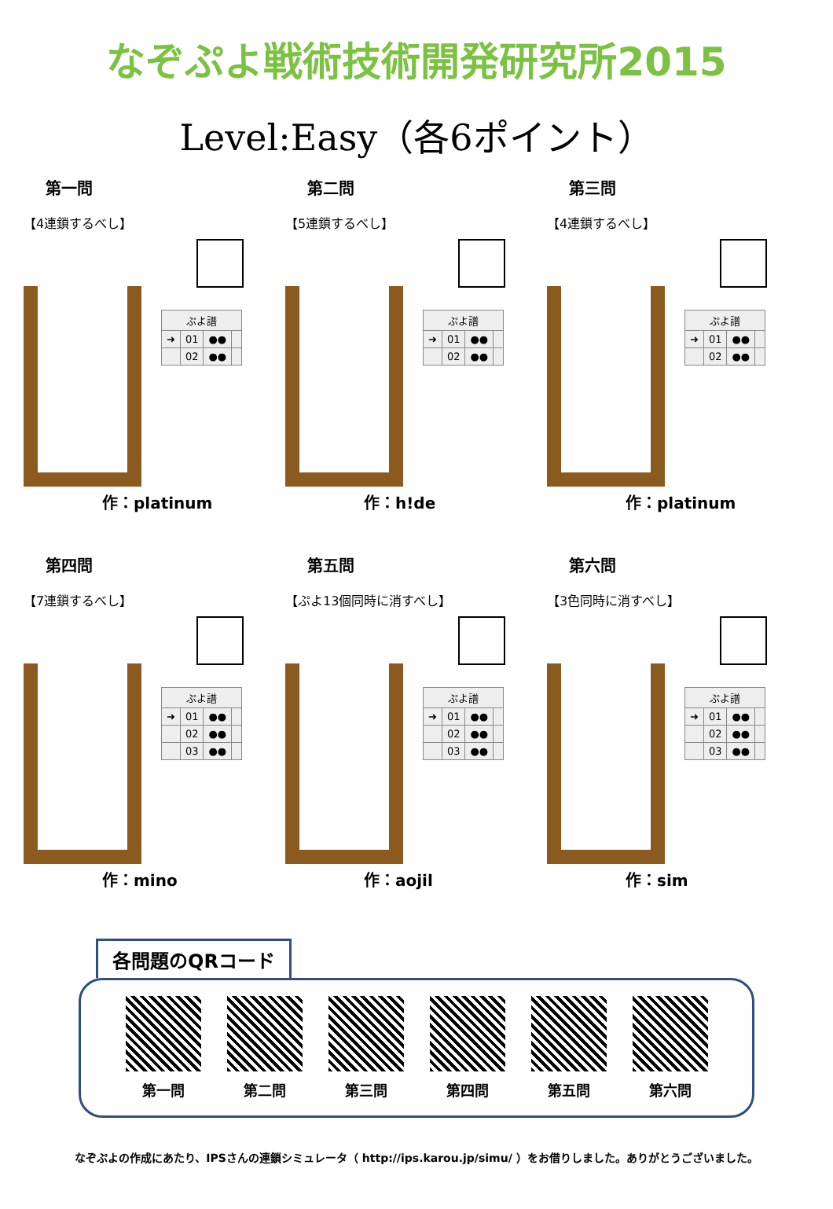なぞぷよ戦術技術開発研究所2015
Level:Easy（各6ポイント）
第一問
【4連鎖するべし】
| ぷよ譜 | | | |
| --- | --- | --- | --- |
| ➜ | 01 | ●● | |
| | 02 | ●● | |
作：platinum
第二問
【5連鎖するべし】
| ぷよ譜 | | | |
| --- | --- | --- | --- |
| ➜ | 01 | ●● | |
| | 02 | ●● | |
作：h!de
第三問
【4連鎖するべし】
| ぷよ譜 | | | |
| --- | --- | --- | --- |
| ➜ | 01 | ●● | |
| | 02 | ●● | |
作：platinum
第四問
【7連鎖するべし】
| ぷよ譜 | | | |
| --- | --- | --- | --- |
| ➜ | 01 | ●● | |
| | 02 | ●● | |
| | 03 | ●● | |
作：mino
第五問
【ぷよ13個同時に消すべし】
| ぷよ譜 | | | |
| --- | --- | --- | --- |
| ➜ | 01 | ●● | |
| | 02 | ●● | |
| | 03 | ●● | |
作：aojil
第六問
【3色同時に消すべし】
| ぷよ譜 | | | |
| --- | --- | --- | --- |
| ➜ | 01 | ●● | |
| | 02 | ●● | |
| | 03 | ●● | |
作：sim
各問題のQRコード
第一問 第二問 第三問 第四問 第五問 第六問
なぞぷよの作成にあたり、IPSさんの連鎖シミュレータ（ http://ips.karou.jp/simu/ ）をお借りしました。ありがとうございました。